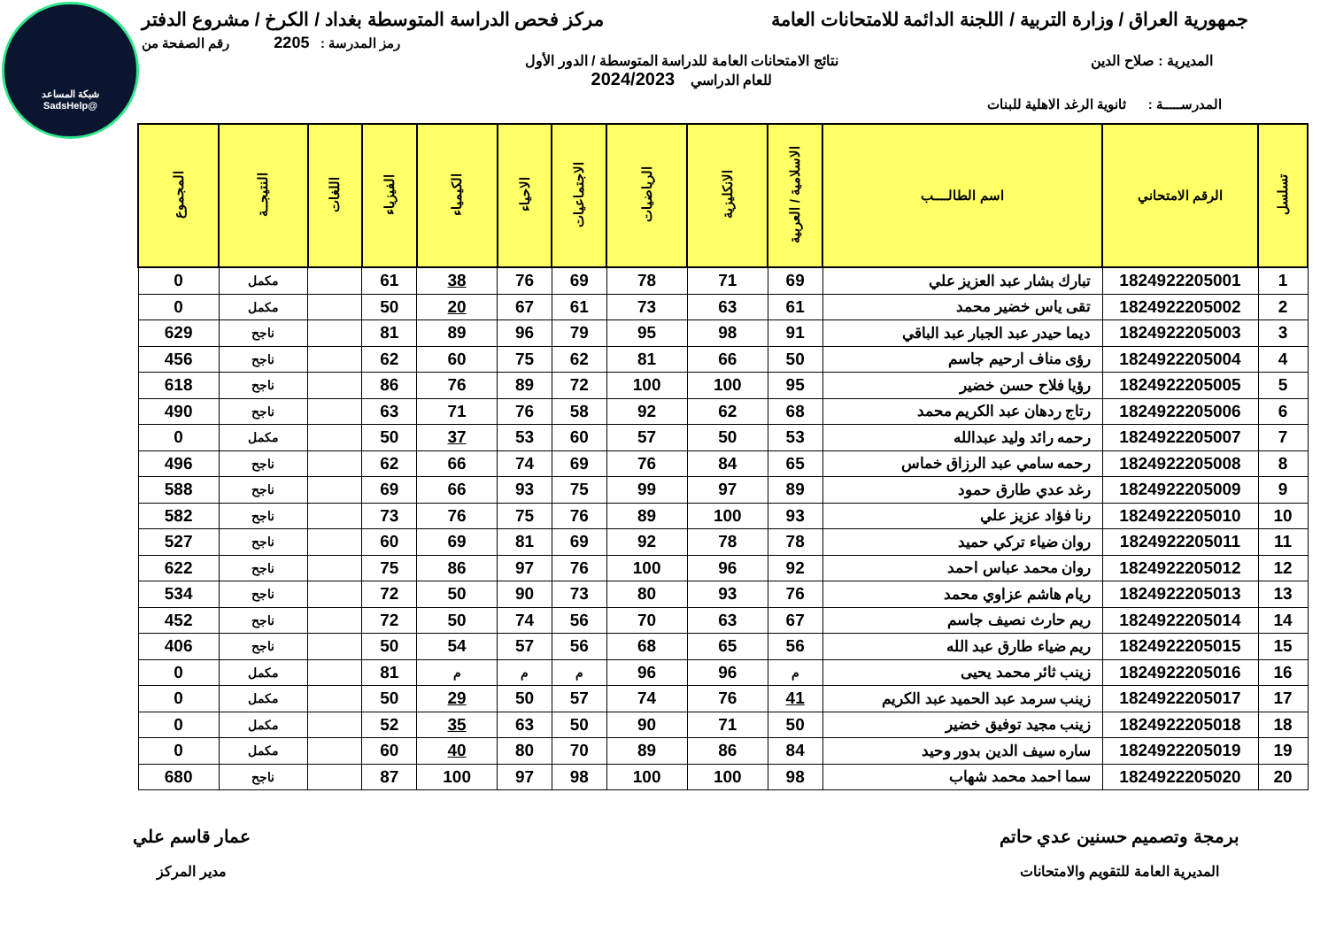شبكة المساعد
@SadsHelp
جمهورية العراق / وزارة التربية / اللجنة الدائمة للامتحانات العامة
مركز فحص الدراسة المتوسطة بغداد / الكرخ / مشروع الدفتر
رمز المدرسة : 2205 رقم الصفحة من
المديرية : صلاح الدين نتائج الامتحانات العامة للدراسة المتوسطة / الدور الأول
للعام الدراسي 2024/2023
المدرســـــة : ثانوية الرغد الاهلية للبنات
| تسلسل | الرقم الامتحاني | اسم الطالــــب | الاسلامية / العربية | الانكليزية | الرياضيات | الاجتماعيات | الاحياء | الكيمياء | الفيزياء | اللغات | النتيجــة | المجموع |
| --- | --- | --- | --- | --- | --- | --- | --- | --- | --- | --- | --- | --- |
| 1 | 1824922205001 | تبارك بشار عبد العزيز علي | 69 | 71 | 78 | 69 | 76 | 38 | 61 | | مكمل | 0 |
| 2 | 1824922205002 | تقى ياس خضير محمد | 61 | 63 | 73 | 61 | 67 | 20 | 50 | | مكمل | 0 |
| 3 | 1824922205003 | ديما حيدر عبد الجبار عبد الباقي | 91 | 98 | 95 | 79 | 96 | 89 | 81 | | ناجح | 629 |
| 4 | 1824922205004 | رؤى مناف ارحيم جاسم | 50 | 66 | 81 | 62 | 75 | 60 | 62 | | ناجح | 456 |
| 5 | 1824922205005 | رؤيا فلاح حسن خضير | 95 | 100 | 100 | 72 | 89 | 76 | 86 | | ناجح | 618 |
| 6 | 1824922205006 | رتاج ردهان عبد الكريم محمد | 68 | 62 | 92 | 58 | 76 | 71 | 63 | | ناجح | 490 |
| 7 | 1824922205007 | رحمه رائد وليد عبدالله | 53 | 50 | 57 | 60 | 53 | 37 | 50 | | مكمل | 0 |
| 8 | 1824922205008 | رحمه سامي عبد الرزاق خماس | 65 | 84 | 76 | 69 | 74 | 66 | 62 | | ناجح | 496 |
| 9 | 1824922205009 | رغد عدي طارق حمود | 89 | 97 | 99 | 75 | 93 | 66 | 69 | | ناجح | 588 |
| 10 | 1824922205010 | رنا فؤاد عزيز علي | 93 | 100 | 89 | 76 | 75 | 76 | 73 | | ناجح | 582 |
| 11 | 1824922205011 | روان ضياء تركي حميد | 78 | 78 | 92 | 69 | 81 | 69 | 60 | | ناجح | 527 |
| 12 | 1824922205012 | روان محمد عباس احمد | 92 | 96 | 100 | 76 | 97 | 86 | 75 | | ناجح | 622 |
| 13 | 1824922205013 | ريام هاشم عزاوي محمد | 76 | 93 | 80 | 73 | 90 | 50 | 72 | | ناجح | 534 |
| 14 | 1824922205014 | ريم حارث نصيف جاسم | 67 | 63 | 70 | 56 | 74 | 50 | 72 | | ناجح | 452 |
| 15 | 1824922205015 | ريم ضياء طارق عبد الله | 56 | 65 | 68 | 56 | 57 | 54 | 50 | | ناجح | 406 |
| 16 | 1824922205016 | زينب ثائر محمد يحيى | م | 96 | 96 | م | م | م | 81 | | مكمل | 0 |
| 17 | 1824922205017 | زينب سرمد عبد الحميد عبد الكريم | 41 | 76 | 74 | 57 | 50 | 29 | 50 | | مكمل | 0 |
| 18 | 1824922205018 | زينب مجيد توفيق خضير | 50 | 71 | 90 | 50 | 63 | 35 | 52 | | مكمل | 0 |
| 19 | 1824922205019 | ساره سيف الدين بدور وحيد | 84 | 86 | 89 | 70 | 80 | 40 | 60 | | مكمل | 0 |
| 20 | 1824922205020 | سما احمد محمد شهاب | 98 | 100 | 100 | 98 | 97 | 100 | 87 | | ناجح | 680 |
برمجة وتصميم حسنين عدي حاتم
المديرية العامة للتقويم والامتحانات
عمار قاسم علي
مدير المركز